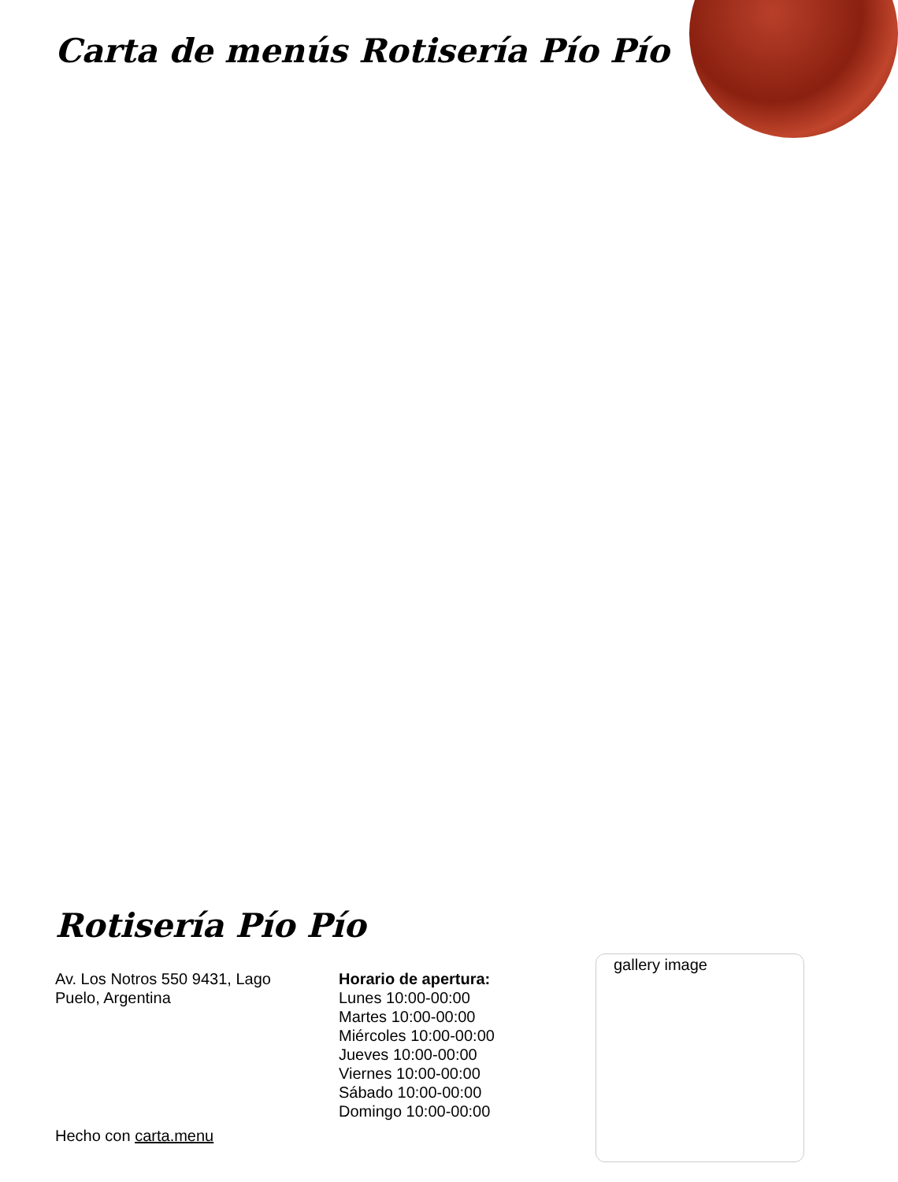Carta de menús Rotisería Pío Pío
Rotisería Pío Pío
Av. Los Notros 550 9431, Lago Puelo, Argentina
Horario de apertura:
Lunes 10:00-00:00
Martes 10:00-00:00
Miércoles 10:00-00:00
Jueves 10:00-00:00
Viernes 10:00-00:00
Sábado 10:00-00:00
Domingo 10:00-00:00
Hecho con carta.menu
gallery image